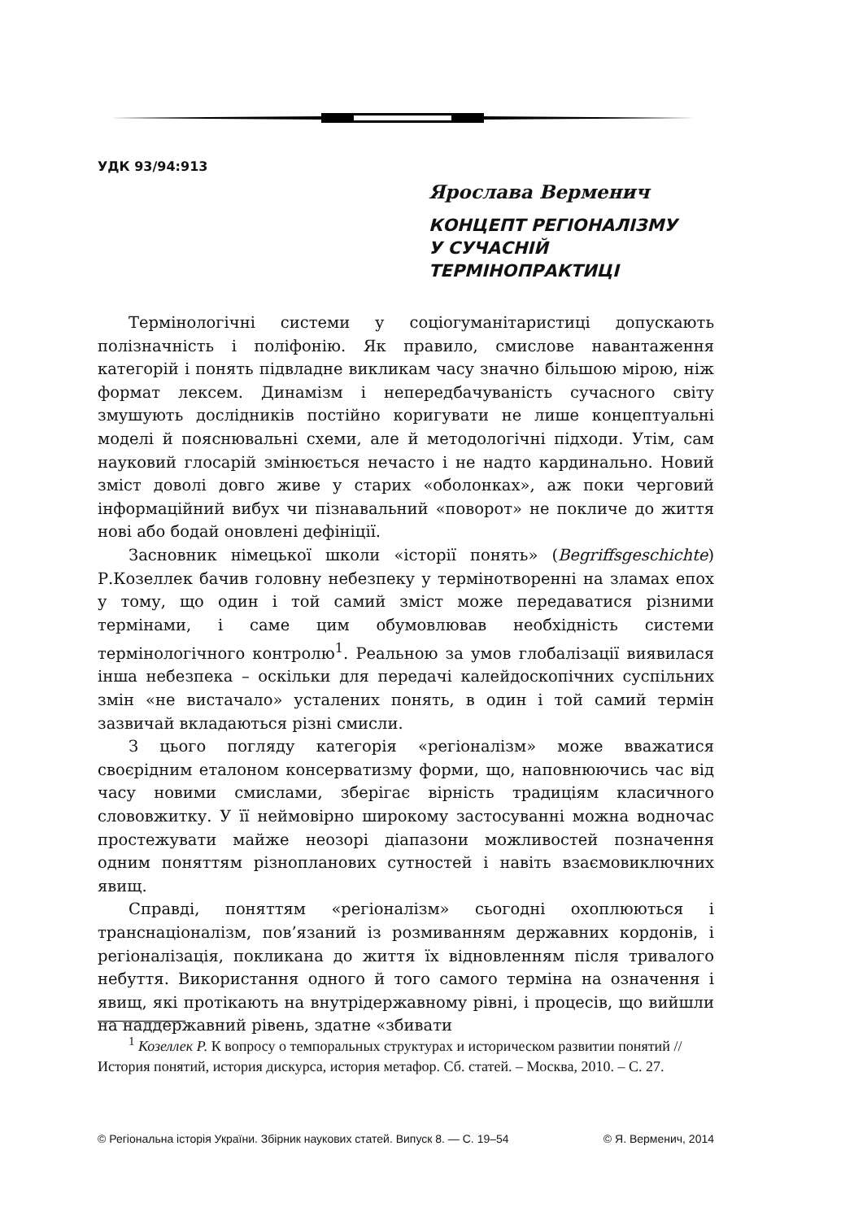УДК 93/94:913
Ярослава Верменич
КОНЦЕПТ РЕГІОНАЛІЗМУ
У СУЧАСНІЙ
ТЕРМІНОПРАКТИЦІ
Термінологічні системи у соціогуманітаристиці допускають полізначність і поліфонію. Як правило, смислове навантаження категорій і понять підвладне викликам часу значно більшою мірою, ніж формат лексем. Динамізм і непередбачуваність сучасного світу змушують дослідників постійно коригувати не лише концептуальні моделі й пояснювальні схеми, але й методологічні підходи. Утім, сам науковий глосарій змінюється нечасто і не надто кардинально. Новий зміст доволі довго живе у старих «оболонках», аж поки черговий інформаційний вибух чи пізнавальний «поворот» не покличе до життя нові або бодай оновлені дефініції.
Засновник німецької школи «історії понять» (Begriffsgeschichte) Р.Козеллек бачив головну небезпеку у термінотворенні на зламах епох у тому, що один і той самий зміст може передаватися різними термінами, і саме цим обумовлював необхідність системи термінологічного контролю<sup>1</sup>. Реальною за умов глобалізації виявилася інша небезпека – оскільки для передачі калейдоскопічних суспільних змін «не вистачало» усталених понять, в один і той самий термін зазвичай вкладаються різні смисли.
З цього погляду категорія «регіоналізм» може вважатися своєрідним еталоном консерватизму форми, що, наповнюючись час від часу новими смислами, зберігає вірність традиціям класичного слововжитку. У її неймовірно широкому застосуванні можна водночас простежувати майже неозорі діапазони можливостей позначення одним поняттям різнопланових сутностей і навіть взаємовиключних явищ.
Справді, поняттям «регіоналізм» сьогодні охоплюються і транснаціоналізм, пов’язаний із розмиванням державних кордонів, і регіоналізація, покликана до життя їх відновленням після тривалого небуття. Використання одного й того самого терміна на означення і явищ, які протікають на внутрідержавному рівні, і процесів, що вийшли на наддержавний рівень, здатне «збивати
<sup>1</sup> Козеллек Р. К вопросу о темпоральных структурах и историческом развитии понятий // История понятий, история дискурса, история метафор. Сб. статей. – Москва, 2010. – С. 27.
© Регіональна історія України. Збірник наукових статей. Випуск 8. — С. 19–54 © Я. Верменич, 2014